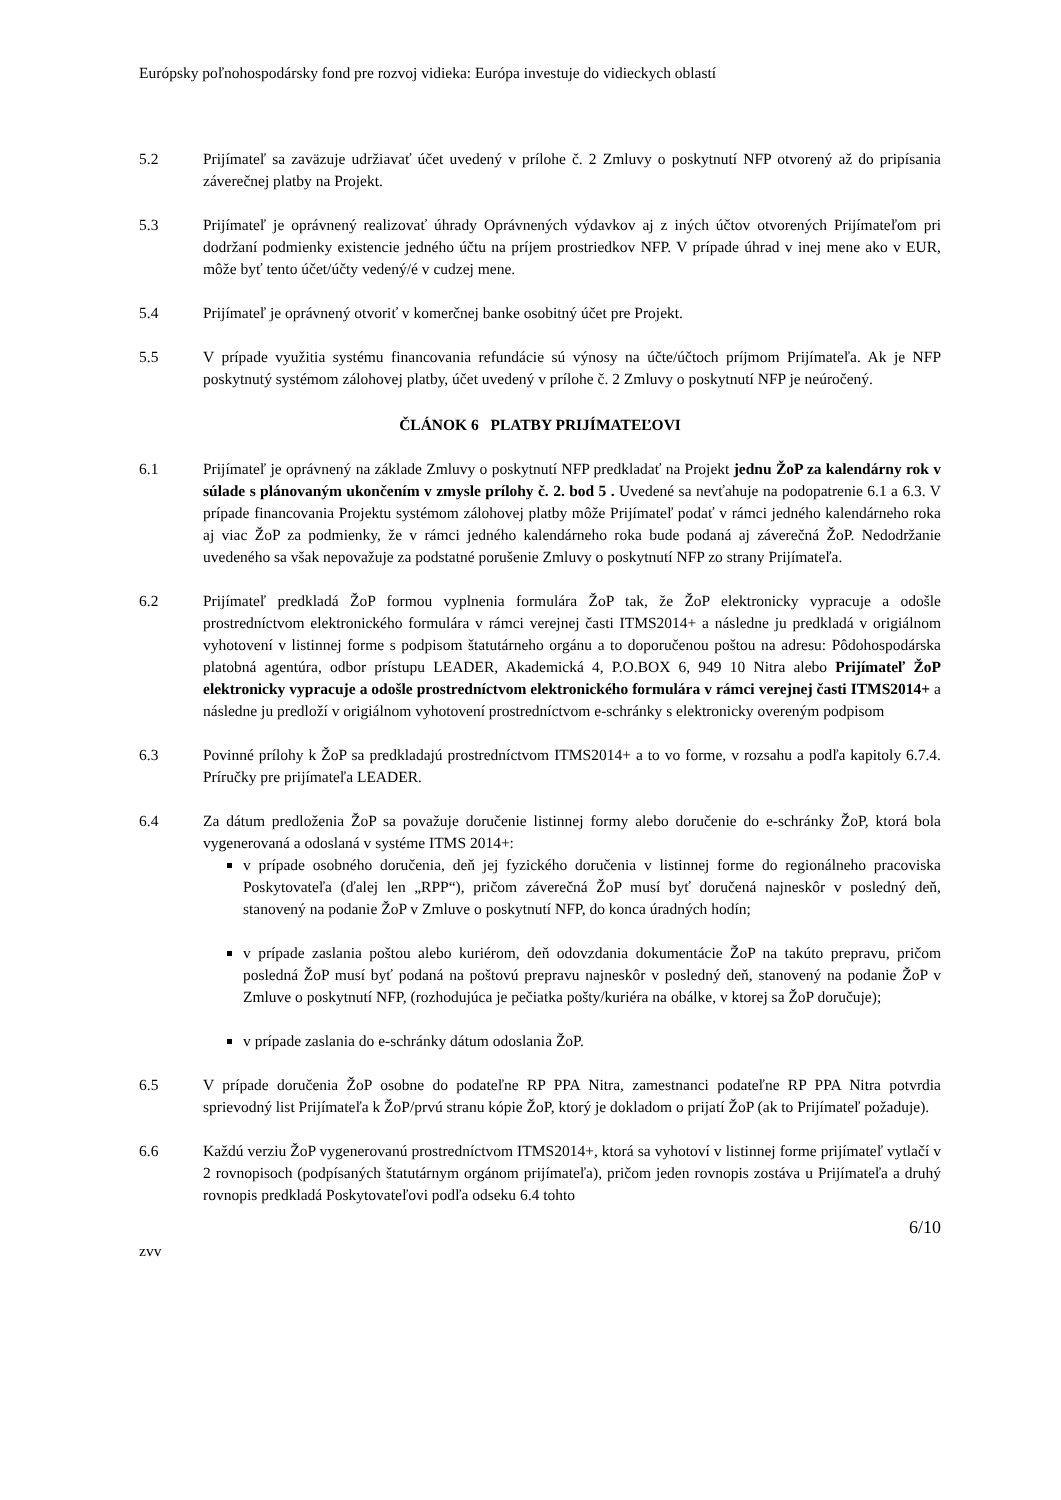Európsky poľnohospodársky fond pre rozvoj vidieka: Európa investuje do vidieckych oblastí
5.2 Prijímateľ sa zaväzuje udržiavať účet uvedený v prílohe č. 2 Zmluvy o poskytnutí NFP otvorený až do pripísania záverečnej platby na Projekt.
5.3 Prijímateľ je oprávnený realizovať úhrady Oprávnených výdavkov aj z iných účtov otvorených Prijímateľom pri dodržaní podmienky existencie jedného účtu na príjem prostriedkov NFP. V prípade úhrad v inej mene ako v EUR, môže byť tento účet/účty vedený/é v cudzej mene.
5.4 Prijímateľ je oprávnený otvoriť v komerčnej banke osobitný účet pre Projekt.
5.5 V prípade využitia systému financovania refundácie sú výnosy na účte/účtoch príjmom Prijímateľa. Ak je NFP poskytnutý systémom zálohovej platby, účet uvedený v prílohe č. 2 Zmluvy o poskytnutí NFP je neúročený.
ČLÁNOK 6 PLATBY PRIJÍMATEĽOVI
6.1 Prijímateľ je oprávnený na základe Zmluvy o poskytnutí NFP predkladať na Projekt jednu ŽoP za kalendárny rok v súlade s plánovaným ukončením v zmysle prílohy č. 2. bod 5 . Uvedené sa nevťahuje na podopatrenie 6.1 a 6.3. V prípade financovania Projektu systémom zálohovej platby môže Prijímateľ podať v rámci jedného kalendárneho roka aj viac ŽoP za podmienky, že v rámci jedného kalendárneho roka bude podaná aj záverečná ŽoP. Nedodržanie uvedeného sa však nepovažuje za podstatné porušenie Zmluvy o poskytnutí NFP zo strany Prijímateľa.
6.2 Prijímateľ predkladá ŽoP formou vyplnenia formulára ŽoP tak, že ŽoP elektronicky vypracuje a odošle prostredníctvom elektronického formulára v rámci verejnej časti ITMS2014+ a následne ju predkladá v origiálnom vyhotovení v listinnej forme s podpisom štatutárneho orgánu a to doporučenou poštou na adresu: Pôdohospodárska platobná agentúra, odbor prístupu LEADER, Akademická 4, P.O.BOX 6, 949 10 Nitra alebo Prijímateľ ŽoP elektronicky vypracuje a odošle prostredníctvom elektronického formulára v rámci verejnej časti ITMS2014+ a následne ju predloží v origiálnom vyhotovení prostredníctvom e-schránky s elektronicky overeným podpisom
6.3 Povinné prílohy k ŽoP sa predkladajú prostredníctvom ITMS2014+ a to vo forme, v rozsahu a podľa kapitoly 6.7.4. Príručky pre prijímateľa LEADER.
6.4 Za dátum predloženia ŽoP sa považuje doručenie listinnej formy alebo doručenie do e-schránky ŽoP, ktorá bola vygenerovaná a odoslaná v systéme ITMS 2014+:
v prípade osobného doručenia, deň jej fyzického doručenia v listinnej forme do regionálneho pracoviska Poskytovateľa (ďalej len „RPP“), pričom záverečná ŽoP musí byť doručená najneskôr v posledný deň, stanovený na podanie ŽoP v Zmluve o poskytnutí NFP, do konca úradných hodín;
v prípade zaslania poštou alebo kuriérom, deň odovzdania dokumentácie ŽoP na takúto prepravu, pričom posledná ŽoP musí byť podaná na poštovú prepravu najneskôr v posledný deň, stanovený na podanie ŽoP v Zmluve o poskytnutí NFP, (rozhodujúca je pečiatka pošty/kuriéra na obálke, v ktorej sa ŽoP doručuje);
v prípade zaslania do e-schránky dátum odoslania ŽoP.
6.5 V prípade doručenia ŽoP osobne do podateľne RP PPA Nitra, zamestnanci podateľne RP PPA Nitra potvrdia sprievodný list Prijímateľa k ŽoP/prvú stranu kópie ŽoP, ktorý je dokladom o prijatí ŽoP (ak to Prijímateľ požaduje).
6.6 Každú verziu ŽoP vygenerovanú prostredníctvom ITMS2014+, ktorá sa vyhotoví v listinnej forme prijímateľ vytlačí v 2 rovnopisoch (podpísaných štatutárnym orgánom prijímateľa), pričom jeden rovnopis zostáva u Prijímateľa a druhý rovnopis predkladá Poskytovateľovi podľa odseku 6.4 tohto
6/10
zvv